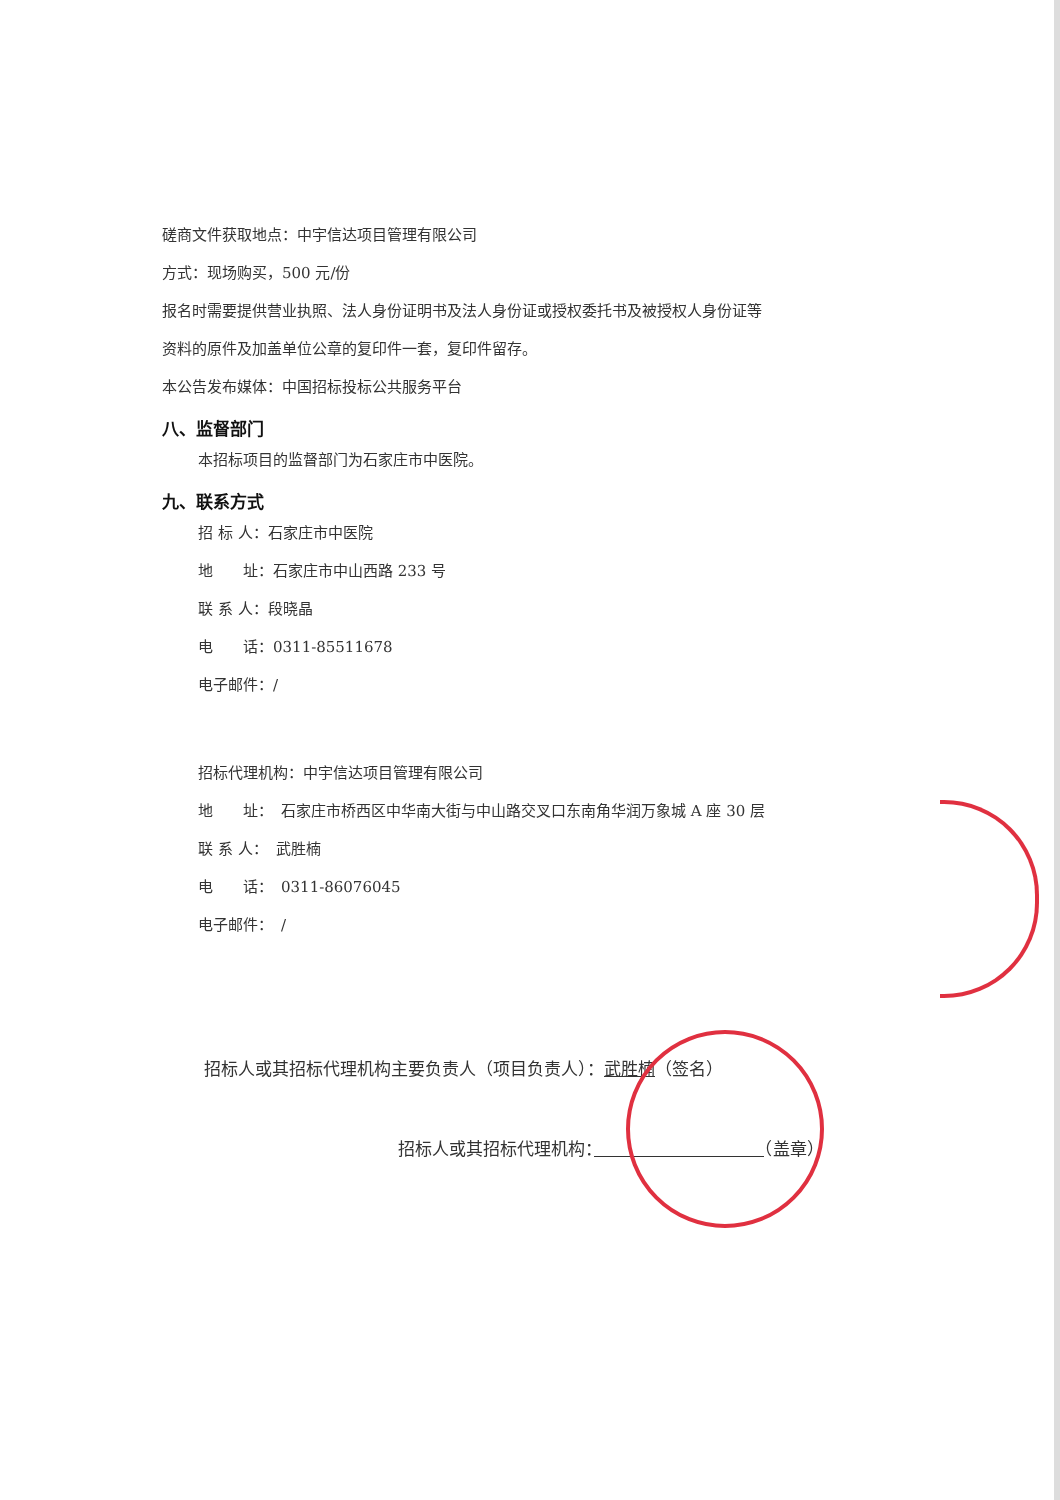磋商文件获取地点：中宇信达项目管理有限公司
方式：现场购买，500 元/份
报名时需要提供营业执照、法人身份证明书及法人身份证或授权委托书及被授权人身份证等
资料的原件及加盖单位公章的复印件一套，复印件留存。
本公告发布媒体：中国招标投标公共服务平台
八、监督部门
本招标项目的监督部门为石家庄市中医院。
九、联系方式
招 标 人：石家庄市中医院
地　　址：石家庄市中山西路 233 号
联 系 人：段晓晶
电　　话：0311-85511678
电子邮件：/
招标代理机构：中宇信达项目管理有限公司
地　　址：　石家庄市桥西区中华南大街与中山路交叉口东南角华润万象城 A 座 30 层
联 系 人：　武胜楠
电　　话：　0311-86076045
电子邮件：　/
招标人或其招标代理机构主要负责人（项目负责人）：武胜楠（签名）
招标人或其招标代理机构：　　　　　　　　　　 （盖章）